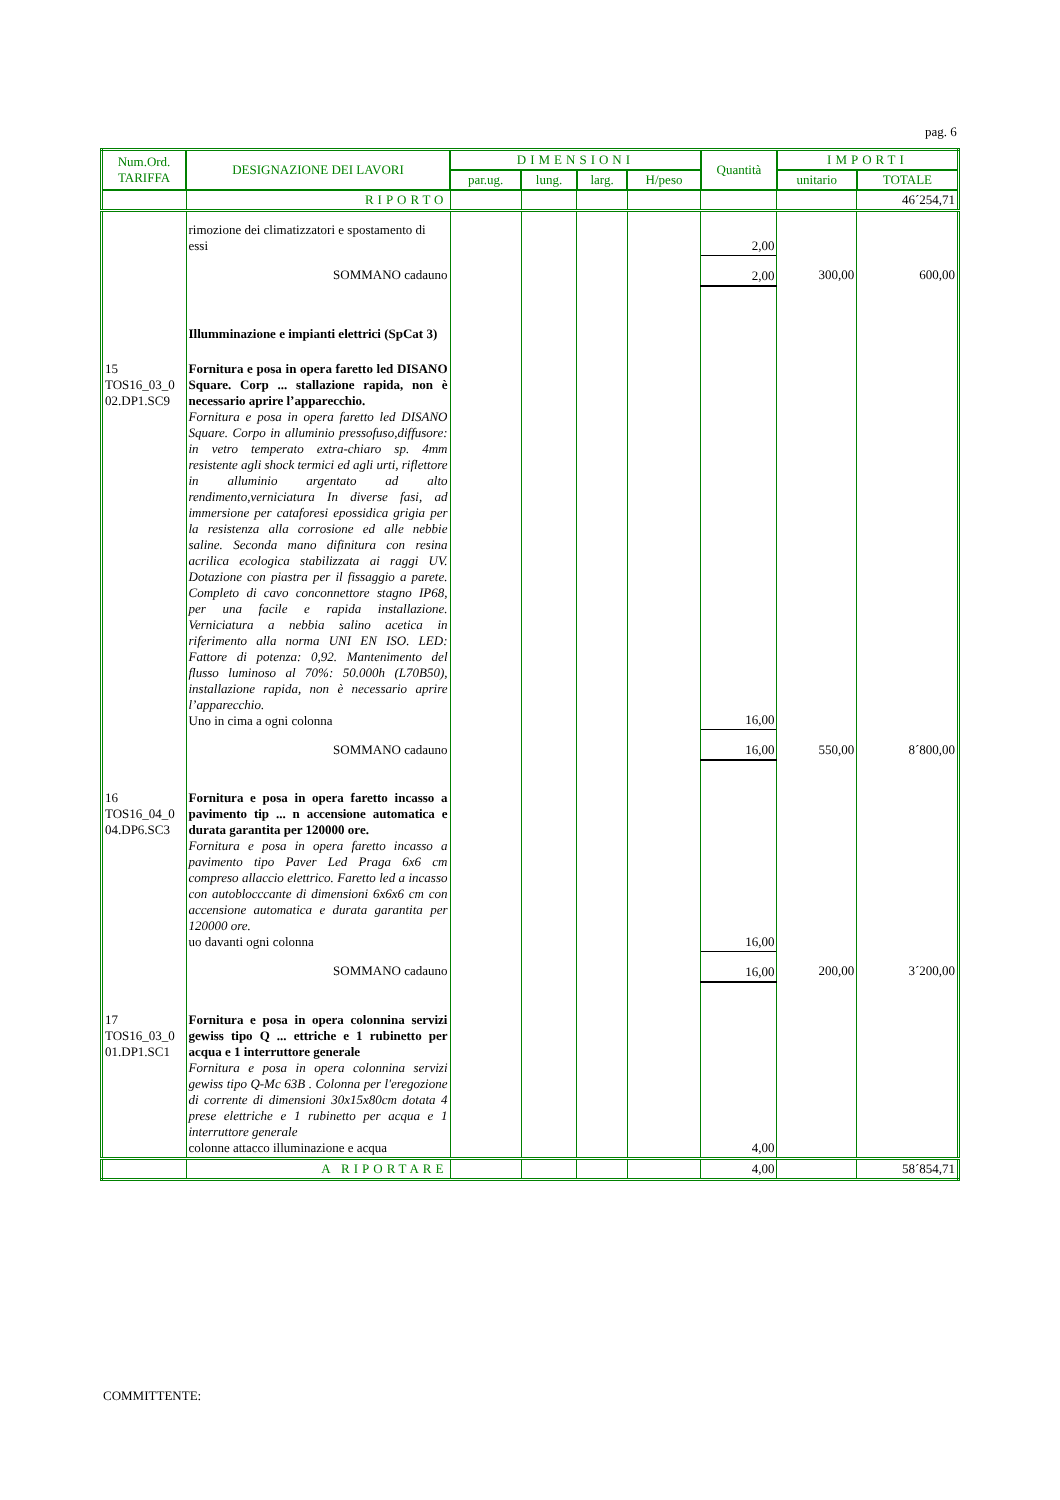pag. 6
| Num.Ord. TARIFFA | DESIGNAZIONE DEI LAVORI | DIMENSIONI | | | | Quantità | IMPORTI | |
| --- | --- | --- | --- | --- | --- | --- | --- | --- |
| | | par.ug. | lung. | larg. | H/peso | | unitario | TOTALE |
| | RIPORTO | | | | | | | 46´254,71 |
| | rimozione dei climatizzatori e spostamento di essi | | | | | 2,00 | | |
| | SOMMANO cadauno | | | | | 2,00 | 300,00 | 600,00 |
| | Illumminazione e impianti elettrici (SpCat 3) | | | | | | | |
| 15 TOS16_03_0 02.DP1.SC9 | Fornitura e posa in opera faretto led DISANO Square. Corp ... stallazione rapida, non è necessario aprire l’apparecchio. Fornitura e posa in opera faretto led DISANO Square. Corpo in alluminio pressofuso,diffusore: in vetro temperato extra-chiaro sp. 4mm resistente agli shock termici ed agli urti, riflettore in alluminio argentato ad alto rendimento,verniciatura In diverse fasi, ad immersione per cataforesi epossidica grigia per la resistenza alla corrosione ed alle nebbie saline. Seconda mano difinitura con resina acrilica ecologica stabilizzata ai raggi UV. Dotazione con piastra per il fissaggio a parete. Completo di cavo conconnettore stagno IP68, per una facile e rapida installazione. Verniciatura a nebbia salino acetica in riferimento alla norma UNI EN ISO. LED: Fattore di potenza: 0,92. Mantenimento del flusso luminoso al 70%: 50.000h (L70B50), installazione rapida, non è necessario aprire l’apparecchio. Uno in cima a ogni colonna | | | | | 16,00 | | |
| | SOMMANO cadauno | | | | | 16,00 | 550,00 | 8´800,00 |
| 16 TOS16_04_0 04.DP6.SC3 | Fornitura e posa in opera faretto incasso a pavimento tip ... n accensione automatica e durata garantita per 120000 ore. Fornitura e posa in opera faretto incasso a pavimento tipo Paver Led Praga 6x6 cm compreso allaccio elettrico. Faretto led a incasso con autoblocccante di dimensioni 6x6x6 cm con accensione automatica e durata garantita per 120000 ore. uo davanti ogni colonna | | | | | 16,00 | | |
| | SOMMANO cadauno | | | | | 16,00 | 200,00 | 3´200,00 |
| 17 TOS16_03_0 01.DP1.SC1 | Fornitura e posa in opera colonnina servizi gewiss tipo Q ... ettriche e 1 rubinetto per acqua e 1 interruttore generale Fornitura e posa in opera colonnina servizi gewiss tipo Q-Mc 63B . Colonna per l'eregozione di corrente di dimensioni 30x15x80cm dotata 4 prese elettriche e 1 rubinetto per acqua e 1 interruttore generale colonne attacco illuminazione e acqua | | | | | 4,00 | | |
| | A RIPORTARE | | | | | 4,00 | | 58´854,71 |
COMMITTENTE: